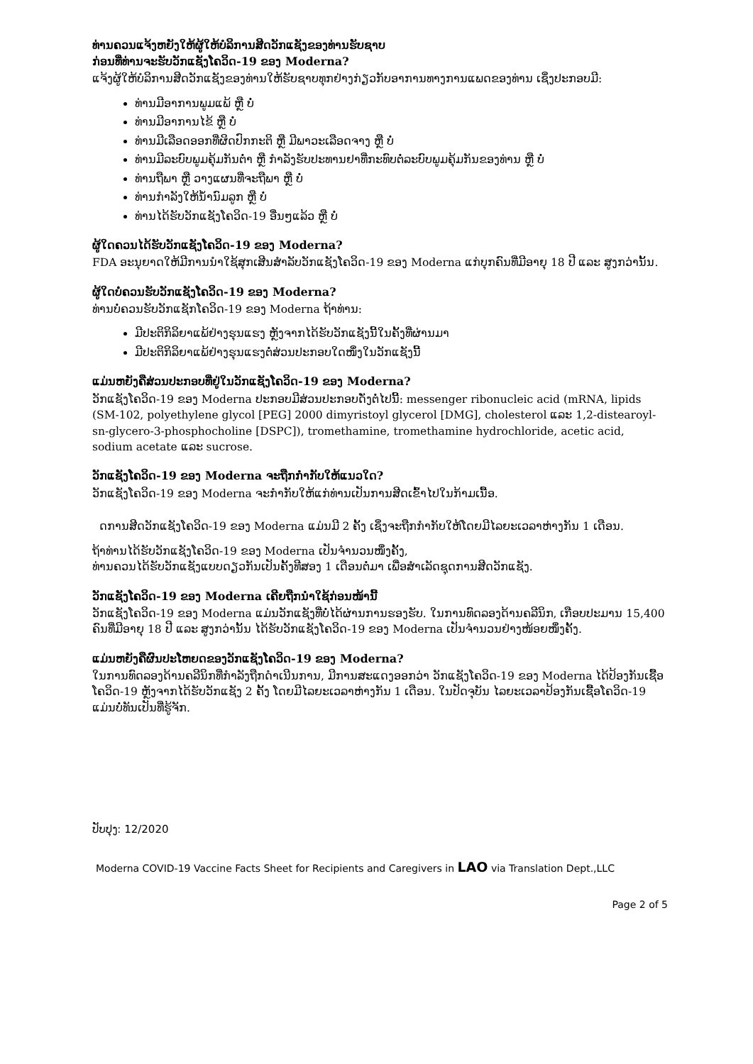ທ່ານຄວນແຈ້ງຫຍັງໃຫ້ຜູ້ໃຫ້ບໍລິການສີດວັກແຊັງຂອງທ່ານຮັບຊາບ
ກ່ອນທີ່ທ່ານຈະຮັບວັກແຊັງໂຄວິດ-19 ຂອງ Moderna?
ແຈ້ງຜູ້ໃຫ້ບໍລິການສີດວັກແຊັງຂອງທ່ານໃຫ້ຮັບຊາບທຸກຢ່າງກ່ຽວກັບອາການທາງການແພດຂອງທ່ານ ເຊິ່ງປະກອບມີ:
ທ່ານມີອາການພູມແພ້ ຫຼື ບໍ່
ທ່ານມີອາການໄຂ້ ຫຼື ບໍ່
ທ່ານມີເລືອດອອກທີ່ຜິດປົກກະຕິ ຫຼື ມີພາວະເລືອດຈາງ ຫຼື ບໍ່
ທ່ານມີລະບົບພູມຄຸ້ມກັນຕໍ່າ ຫຼື ກໍາລັງຮັບປະທານຢາທີ່ກະທົບຕໍ່ລະບົບພູມຄຸ້ມກັນຂອງທ່ານ ຫຼື ບໍ່
ທ່ານຖືພາ ຫຼື ວາງແຜນທີ່ຈະຖືພາ ຫຼື ບໍ່
ທ່ານກໍາລັງໃຫ້ນໍ້ານົມລູກ ຫຼື ບໍ່
ທ່ານໄດ້ຮັບວັກແຊັງໂຄວິດ-19 ອື່ນໆແລ້ວ ຫຼື ບໍ່
ຜູ້ໃດຄວນໄດ້ຮັບວັກແຊັງໂຄວິດ-19 ຂອງ Moderna?
FDA ອະນຸຍາດໃຫ້ມີການນໍາໃຊ້ສຸກເສີນສໍາລັບວັກແຊັງໂຄວິດ-19 ຂອງ Moderna ແກ່ບຸກຄົນທີ່ມີອາຍຸ 18 ປີ ແລະ ສູງກວ່ານັ້ນ.
ຜູ້ໃດບໍ່ຄວນຮັບວັກແຊັງໂຄວິດ-19 ຂອງ Moderna?
ທ່ານບໍ່ຄວນຮັບວັກແຊັກໂຄວິດ-19 ຂອງ Moderna ຖ້າທ່ານ:
ມີປະຕິກິລິຍາແພ້ຢ່າງຮຸນແຮງ ຫຼັງຈາກໄດ້ຮັບວັກແຊັງນີ້ໃນຄັ້ງທີ່ຜ່ານມາ
ມີປະຕິກິລິຍາແພ້ຢ່າງຮຸນແຮງຕໍ່ສ່ວນປະກອບໃດໜຶ່ງໃນວັກແຊັງນີ້
ແມ່ນຫຍັງຄືສ່ວນປະກອບທີ່ຢູ່ໃນວັກແຊັງໂຄວິດ-19 ຂອງ Moderna?
ວັກແຊັງໂຄວິດ-19 ຂອງ Moderna ປະກອບມີສ່ວນປະກອບດັ່ງຕໍ່ໄປນີ້: messenger ribonucleic acid (mRNA, lipids (SM-102, polyethylene glycol [PEG] 2000 dimyristoyl glycerol [DMG], cholesterol ແລະ 1,2-distearoyl-sn-glycero-3-phosphocholine [DSPC]), tromethamine, tromethamine hydrochloride, acetic acid, sodium acetate ແລະ sucrose.
ວັກແຊັງໂຄວິດ-19 ຂອງ Moderna ຈະຖືກກໍາກັບໃຫ້ແນວໃດ?
ວັກແຊັງໂຄວິດ-19 ຂອງ Moderna ຈະກໍາກັບໃຫ້ແກ່ທ່ານເປັນການສີດເຂົ້າໄປໃນກ້າມເນື້ອ.
ດການສີດວັກແຊັງໂຄວິດ-19 ຂອງ Moderna ແມ່ນມີ 2 ຄັ້ງ ເຊິ່ງຈະຖືກກໍາກັບໃຫ້ໂດຍມີໄລຍະເວລາຫ່າງກັນ 1 ເດືອນ.
ຖ້າທ່ານໄດ້ຮັບວັກແຊັງໂຄວິດ-19 ຂອງ Moderna ເປັນຈໍານວນໜຶ່ງຄັ້ງ,
ທ່ານຄວນໄດ້ຮັບວັກແຊັງແບບດຽວກັນເປັນຄັ້ງທີສອງ 1 ເດືອນຕໍ່ມາ ເພື່ອສໍາເລັດຊຸດການສີດວັກແຊັງ.
ວັກແຊັງໂຄວິດ-19 ຂອງ Moderna ເຄີຍຖືກນໍາໃຊ້ກ່ອນໜ້ານີ້
ວັກແຊັງໂຄວິດ-19 ຂອງ Moderna ແມ່ນວັກແຊັງທີ່ບໍ່ໄດ້ຜ່ານການຮອງຮັບ. ໃນການທົດລອງດ້ານຄລີນິກ, ເກືອບປະມານ 15,400 ຄົນທີ່ມີອາຍຸ 18 ປີ ແລະ ສູງກວ່ານັ້ນ ໄດ້ຮັບວັກແຊັງໂຄວິດ-19 ຂອງ Moderna ເປັນຈໍານວນຢ່າງໜ້ອຍໜຶ່ງຄັ້ງ.
ແມ່ນຫຍັງຄືຜົນປະໂຫຍດຂອງວັກແຊັງໂຄວິດ-19 ຂອງ Moderna?
ໃນການທົດລອງດ້ານຄລີນິກທີ່ກໍາລັງຖືກດໍາເນີນການ, ມີການສະແດງອອກວ່າ ວັກແຊັງໂຄວິດ-19 ຂອງ Moderna ໄດ້ປ້ອງກັນເຊື້ອໂຄວິດ-19 ຫຼັງຈາກໄດ້ຮັບວັກແຊັງ 2 ຄັ້ງ ໂດຍມີໄລຍະເວລາຫ່າງກັນ 1 ເດືອນ. ໃນປັດຈຸບັນ ໄລຍະເວລາປ້ອງກັນເຊື້ອໂຄວິດ-19 ແມ່ນບໍ່ທັນເປັນທີ່ຮູ້ຈັກ.
ປັບປຸງ: 12/2020
Moderna COVID-19 Vaccine Facts Sheet for Recipients and Caregivers in LAO via Translation Dept.,LLC
Page 2 of 5